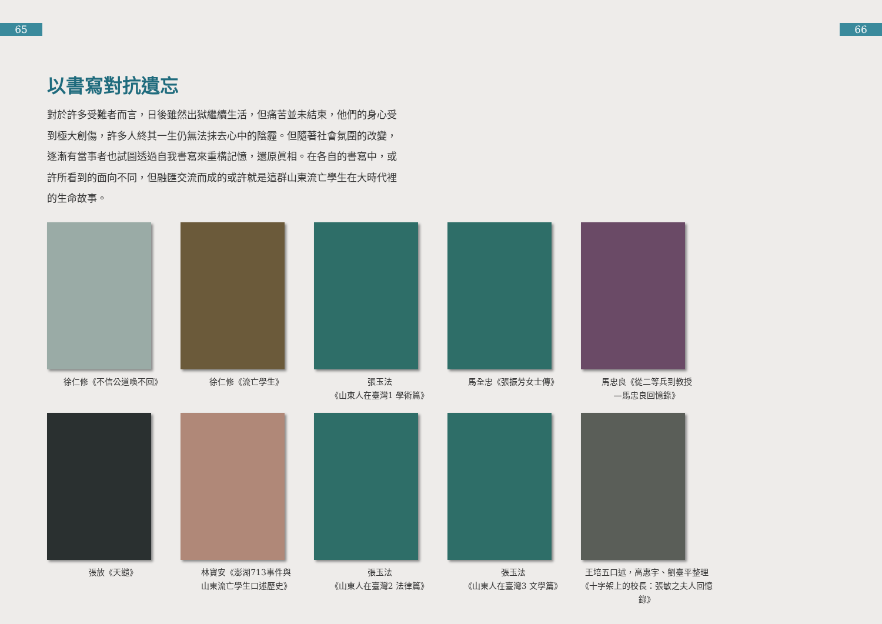65 66
以書寫對抗遺忘
對於許多受難者而言，日後雖然出獄繼續生活，但痛苦並未結束，他們的身心受到極大創傷，許多人終其一生仍無法抹去心中的陰霾。但隨著社會氛圍的改變，逐漸有當事者也試圖透過自我書寫來重構記憶，還原眞相。在各自的書寫中，或許所看到的面向不同，但融匯交流而成的或許就是這群山東流亡學生在大時代裡的生命故事。
徐仁修《不信公道喚不回》
徐仁修《流亡學生》
張玉法
《山東人在臺灣1 學術篇》
馬全忠《張振芳女士傳》
馬忠良《從二等兵到教授
—馬忠良回憶錄》
張放《天譴》
林寶安《澎湖713事件與
山東流亡學生口述歷史》
張玉法
《山東人在臺灣2 法律篇》
張玉法
《山東人在臺灣3 文學篇》
王培五口述，高惠宇、劉臺平整理
《十字架上的校長：張敏之夫人回憶錄》